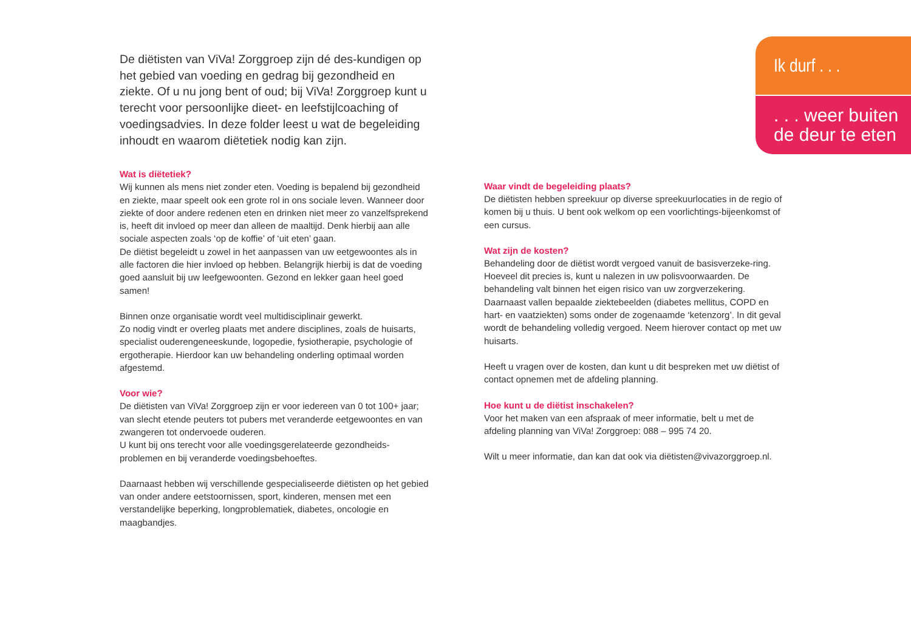Ik durf . . .
. . . weer buiten de deur te eten
De diëtisten van ViVa! Zorggroep zijn dé des-kundigen op het gebied van voeding en gedrag bij gezondheid en ziekte. Of u nu jong bent of oud; bij ViVa! Zorggroep kunt u terecht voor persoonlijke dieet- en leefstijlcoaching of voedingsadvies. In deze folder leest u wat de begeleiding inhoudt en waarom diëtetiek nodig kan zijn.
Wat is diëtetiek?
Wij kunnen als mens niet zonder eten. Voeding is bepalend bij gezondheid en ziekte, maar speelt ook een grote rol in ons sociale leven. Wanneer door ziekte of door andere redenen eten en drinken niet meer zo vanzelfsprekend is, heeft dit invloed op meer dan alleen de maaltijd. Denk hierbij aan alle sociale aspecten zoals ‘op de koffie’ of ‘uit eten’ gaan.
De diëtist begeleidt u zowel in het aanpassen van uw eetgewoontes als in alle factoren die hier invloed op hebben. Belangrijk hierbij is dat de voeding goed aansluit bij uw leefgewoonten. Gezond en lekker gaan heel goed samen!
Binnen onze organisatie wordt veel multidisciplinair gewerkt.
Zo nodig vindt er overleg plaats met andere disciplines, zoals de huisarts, specialist ouderengeneeskunde, logopedie, fysiotherapie, psychologie of ergotherapie. Hierdoor kan uw behandeling onderling optimaal worden afgestemd.
Voor wie?
De diëtisten van ViVa! Zorggroep zijn er voor iedereen van 0 tot 100+ jaar; van slecht etende peuters tot pubers met veranderde eetgewoontes en van zwangeren tot ondervoede ouderen.
U kunt bij ons terecht voor alle voedingsgerelateerde gezondheids-problemen en bij veranderde voedingsbehoeftes.
Daarnaast hebben wij verschillende gespecialiseerde diëtisten op het gebied van onder andere eetstoornissen, sport, kinderen, mensen met een verstandelijke beperking, longproblematiek, diabetes, oncologie en maagbandjes.
Waar vindt de begeleiding plaats?
De diëtisten hebben spreekuur op diverse spreekuurlocaties in de regio of komen bij u thuis. U bent ook welkom op een voorlichtings-bijeenkomst of een cursus.
Wat zijn de kosten?
Behandeling door de diëtist wordt vergoed vanuit de basisverzeke-ring. Hoeveel dit precies is, kunt u nalezen in uw polisvoorwaarden. De behandeling valt binnen het eigen risico van uw zorgverzekering. Daarnaast vallen bepaalde ziektebeelden (diabetes mellitus, COPD en hart- en vaatziekten) soms onder de zogenaamde ‘ketenzorg’. In dit geval wordt de behandeling volledig vergoed. Neem hierover contact op met uw huisarts.
Heeft u vragen over de kosten, dan kunt u dit bespreken met uw diëtist of contact opnemen met de afdeling planning.
Hoe kunt u de diëtist inschakelen?
Voor het maken van een afspraak of meer informatie, belt u met de afdeling planning van ViVa! Zorggroep: 088 – 995 74 20.
Wilt u meer informatie, dan kan dat ook via diëtisten@vivazorggroep.nl.